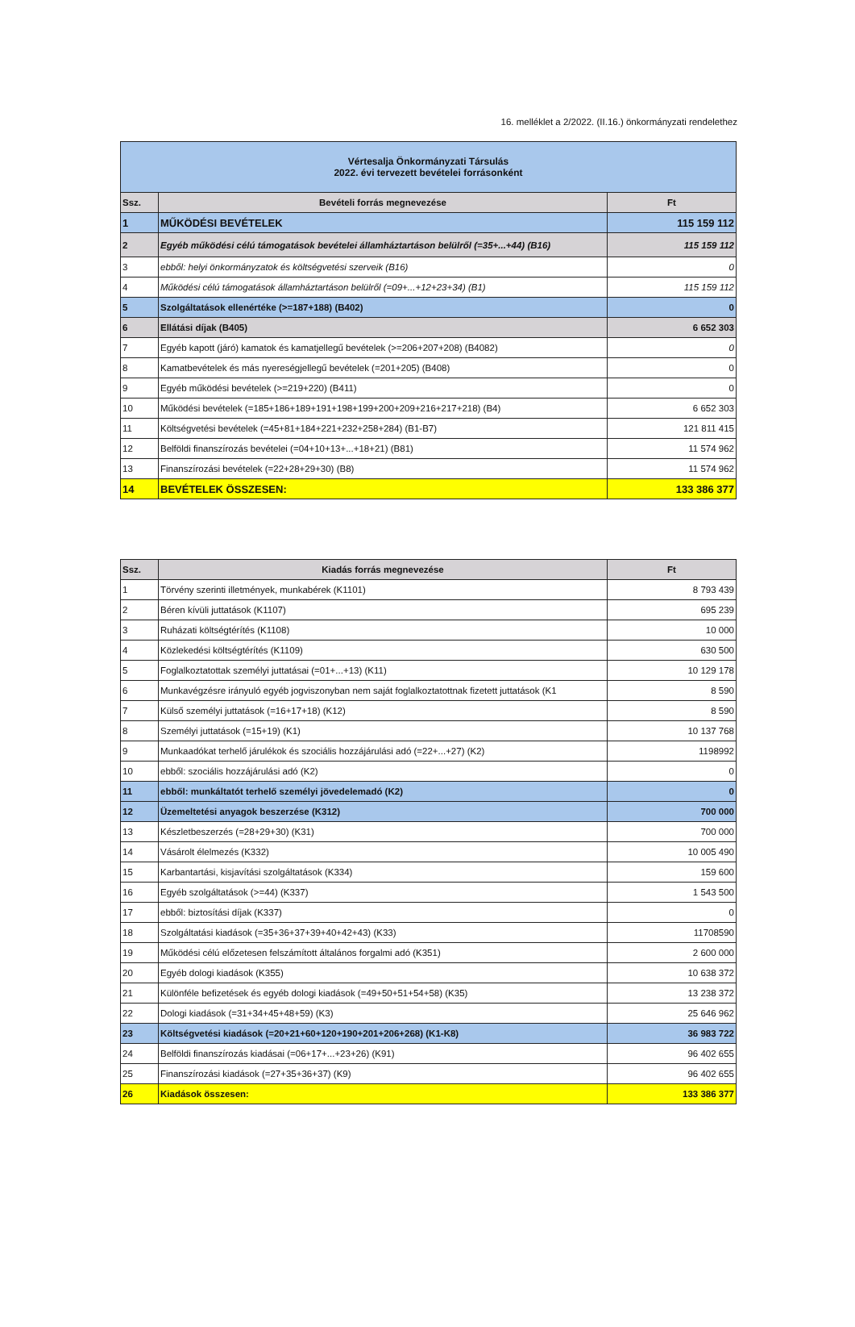16. melléklet a 2/2022. (II.16.) önkormányzati rendelethez
| Vértesalja Önkormányzati Társulás 2022. évi tervezett bevételei forrásonként | | |
| Ssz. | Bevételi forrás megnevezése | Ft |
| 1 | MŰKÖDÉSI BEVÉTELEK | 115 159 112 |
| 2 | Egyéb működési célú támogatások bevételei államháztartáson belülről (=35+...+44) (B16) | 115 159 112 |
| 3 | ebből: helyi önkormányzatok és költségvetési szerveik (B16) | 0 |
| 4 | Működési célú támogatások államháztartáson belülről (=09+...+12+23+34) (B1) | 115 159 112 |
| 5 | Szolgáltatások ellenértéke (>=187+188) (B402) | 0 |
| 6 | Ellátási díjak (B405) | 6 652 303 |
| 7 | Egyéb kapott (járó) kamatok és kamatjellegű bevételek (>=206+207+208) (B4082) | 0 |
| 8 | Kamatbevételek és más nyereségjellegű bevételek (=201+205) (B408) | 0 |
| 9 | Egyéb működési bevételek (>=219+220) (B411) | 0 |
| 10 | Működési bevételek (=185+186+189+191+198+199+200+209+216+217+218) (B4) | 6 652 303 |
| 11 | Költségvetési bevételek (=45+81+184+221+232+258+284) (B1-B7) | 121 811 415 |
| 12 | Belföldi finanszírozás bevételei (=04+10+13+...+18+21) (B81) | 11 574 962 |
| 13 | Finanszírozási bevételek (=22+28+29+30) (B8) | 11 574 962 |
| 14 | BEVÉTELEK ÖSSZESEN: | 133 386 377 |
| Ssz. | Kiadás forrás megnevezése | Ft |
| --- | --- | --- |
| 1 | Törvény szerinti illetmények, munkabérek (K1101) | 8 793 439 |
| 2 | Béren kívüli juttatások (K1107) | 695 239 |
| 3 | Ruházati költségtérítés (K1108) | 10 000 |
| 4 | Közlekedési költségtérítés (K1109) | 630 500 |
| 5 | Foglalkoztatottak személyi juttatásai (=01+...+13) (K11) | 10 129 178 |
| 6 | Munkavégzésre irányuló egyéb jogviszonyban nem saját foglalkoztatottnak fizetett juttatások (K1 | 8 590 |
| 7 | Külső személyi juttatások (=16+17+18) (K12) | 8 590 |
| 8 | Személyi juttatások (=15+19) (K1) | 10 137 768 |
| 9 | Munkaadókat terhelő járulékok és szociális hozzájárulási adó (=22+...+27) (K2) | 1198992 |
| 10 | ebből: szociális hozzájárulási adó (K2) | 0 |
| 11 | ebből: munkáltatót terhelő személyi jövedelemadó (K2) | 0 |
| 12 | Üzemeltetési anyagok beszerzése (K312) | 700 000 |
| 13 | Készletbeszerzés (=28+29+30) (K31) | 700 000 |
| 14 | Vásárolt élelmezés (K332) | 10 005 490 |
| 15 | Karbantartási, kisjavítási szolgáltatások (K334) | 159 600 |
| 16 | Egyéb szolgáltatások (>=44) (K337) | 1 543 500 |
| 17 | ebből: biztosítási díjak (K337) | 0 |
| 18 | Szolgáltatási kiadások (=35+36+37+39+40+42+43) (K33) | 11708590 |
| 19 | Működési célú előzetesen felszámított általános forgalmi adó (K351) | 2 600 000 |
| 20 | Egyéb dologi kiadások (K355) | 10 638 372 |
| 21 | Különféle befizetések és egyéb dologi kiadások (=49+50+51+54+58) (K35) | 13 238 372 |
| 22 | Dologi kiadások (=31+34+45+48+59) (K3) | 25 646 962 |
| 23 | Költségvetési kiadások (=20+21+60+120+190+201+206+268) (K1-K8) | 36 983 722 |
| 24 | Belföldi finanszírozás kiadásai (=06+17+...+23+26) (K91) | 96 402 655 |
| 25 | Finanszírozási kiadások (=27+35+36+37) (K9) | 96 402 655 |
| 26 | Kiadások összesen: | 133 386 377 |